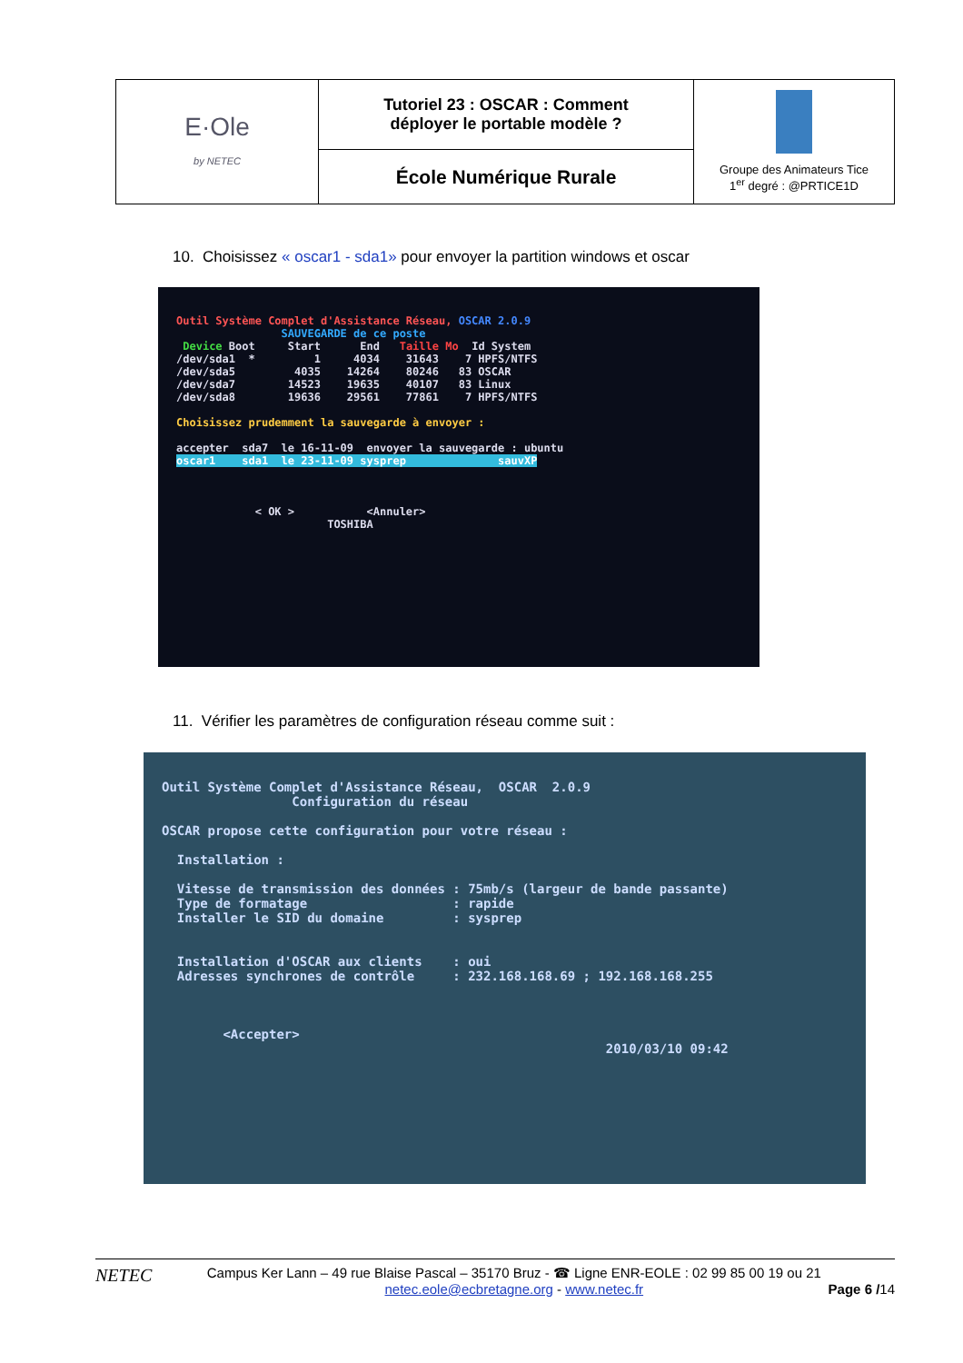| E·Ole by NETEC | Tutoriel 23 : OSCAR : Comment déployer le portable modèle ? | Groupe des Animateurs Tice 1<sup>er</sup> degré : @PRTICE1D |
| | École Numérique Rurale | |
10. Choisissez « oscar1 - sda1» pour envoyer la partition windows et oscar
Outil Système Complet d'Assistance Réseau, OSCAR 2.0.9
                SAUVEGARDE de ce poste
 Device Boot     Start      End   Taille Mo  Id System
/dev/sda1  *         1     4034    31643    7 HPFS/NTFS
/dev/sda5         4035    14264    80246   83 OSCAR
/dev/sda7        14523    19635    40107   83 Linux
/dev/sda8        19636    29561    77861    7 HPFS/NTFS

Choisissez prudemment la sauvegarde à envoyer :

accepter  sda7  le 16-11-09  envoyer la sauvegarde : ubuntu
oscar1    sda1  le 23-11-09 sysprep              sauvXP



            < OK >           <Annuler>
                       TOSHIBA
11. Vérifier les paramètres de configuration réseau comme suit :
Outil Système Complet d'Assistance Réseau,  OSCAR  2.0.9
                 Configuration du réseau

OSCAR propose cette configuration pour votre réseau :

  Installation :

  Vitesse de transmission des données : 75mb/s (largeur de bande passante)
  Type de formatage                   : rapide
  Installer le SID du domaine         : sysprep


  Installation d'OSCAR aux clients    : oui
  Adresses synchrones de contrôle     : 232.168.168.69 ; 192.168.168.255



        <Accepter>
                                                          2010/03/10 09:42
NETEC
Campus Ker Lann – 49 rue Blaise Pascal – 35170 Bruz - ☎ Ligne ENR-EOLE : 02 99 85 00 19 ou 21
netec.eole@ecbretagne.org - www.netec.fr
Page 6 /14